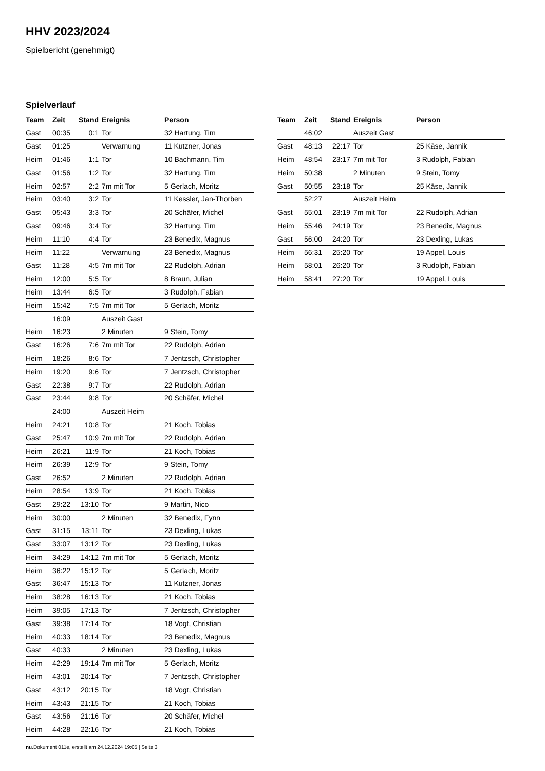HHV 2023/2024
Spielbericht (genehmigt)
Spielverlauf
| Team | Zeit | Stand | Ereignis | Person |
| --- | --- | --- | --- | --- |
| Gast | 00:35 | 0:1 | Tor | 32 Hartung, Tim |
| Gast | 01:25 | | Verwarnung | 11 Kutzner, Jonas |
| Heim | 01:46 | 1:1 | Tor | 10 Bachmann, Tim |
| Gast | 01:56 | 1:2 | Tor | 32 Hartung, Tim |
| Heim | 02:57 | 2:2 | 7m mit Tor | 5 Gerlach, Moritz |
| Heim | 03:40 | 3:2 | Tor | 11 Kessler, Jan-Thorben |
| Gast | 05:43 | 3:3 | Tor | 20 Schäfer, Michel |
| Gast | 09:46 | 3:4 | Tor | 32 Hartung, Tim |
| Heim | 11:10 | 4:4 | Tor | 23 Benedix, Magnus |
| Heim | 11:22 | | Verwarnung | 23 Benedix, Magnus |
| Gast | 11:28 | 4:5 | 7m mit Tor | 22 Rudolph, Adrian |
| Heim | 12:00 | 5:5 | Tor | 8 Braun, Julian |
| Heim | 13:44 | 6:5 | Tor | 3 Rudolph, Fabian |
| Heim | 15:42 | 7:5 | 7m mit Tor | 5 Gerlach, Moritz |
| | 16:09 | | Auszeit Gast | |
| Heim | 16:23 | | 2 Minuten | 9 Stein, Tomy |
| Gast | 16:26 | 7:6 | 7m mit Tor | 22 Rudolph, Adrian |
| Heim | 18:26 | 8:6 | Tor | 7 Jentzsch, Christopher |
| Heim | 19:20 | 9:6 | Tor | 7 Jentzsch, Christopher |
| Gast | 22:38 | 9:7 | Tor | 22 Rudolph, Adrian |
| Gast | 23:44 | 9:8 | Tor | 20 Schäfer, Michel |
| | 24:00 | | Auszeit Heim | |
| Heim | 24:21 | 10:8 | Tor | 21 Koch, Tobias |
| Gast | 25:47 | 10:9 | 7m mit Tor | 22 Rudolph, Adrian |
| Heim | 26:21 | 11:9 | Tor | 21 Koch, Tobias |
| Heim | 26:39 | 12:9 | Tor | 9 Stein, Tomy |
| Gast | 26:52 | | 2 Minuten | 22 Rudolph, Adrian |
| Heim | 28:54 | 13:9 | Tor | 21 Koch, Tobias |
| Gast | 29:22 | 13:10 | Tor | 9 Martin, Nico |
| Heim | 30:00 | | 2 Minuten | 32 Benedix, Fynn |
| Gast | 31:15 | 13:11 | Tor | 23 Dexling, Lukas |
| Gast | 33:07 | 13:12 | Tor | 23 Dexling, Lukas |
| Heim | 34:29 | 14:12 | 7m mit Tor | 5 Gerlach, Moritz |
| Heim | 36:22 | 15:12 | Tor | 5 Gerlach, Moritz |
| Gast | 36:47 | 15:13 | Tor | 11 Kutzner, Jonas |
| Heim | 38:28 | 16:13 | Tor | 21 Koch, Tobias |
| Heim | 39:05 | 17:13 | Tor | 7 Jentzsch, Christopher |
| Gast | 39:38 | 17:14 | Tor | 18 Vogt, Christian |
| Heim | 40:33 | 18:14 | Tor | 23 Benedix, Magnus |
| Gast | 40:33 | | 2 Minuten | 23 Dexling, Lukas |
| Heim | 42:29 | 19:14 | 7m mit Tor | 5 Gerlach, Moritz |
| Heim | 43:01 | 20:14 | Tor | 7 Jentzsch, Christopher |
| Gast | 43:12 | 20:15 | Tor | 18 Vogt, Christian |
| Heim | 43:43 | 21:15 | Tor | 21 Koch, Tobias |
| Gast | 43:56 | 21:16 | Tor | 20 Schäfer, Michel |
| Heim | 44:28 | 22:16 | Tor | 21 Koch, Tobias |
| Team | Zeit | Stand | Ereignis | Person |
| --- | --- | --- | --- | --- |
| | 46:02 | | Auszeit Gast | |
| Gast | 48:13 | 22:17 | Tor | 25 Käse, Jannik |
| Heim | 48:54 | 23:17 | 7m mit Tor | 3 Rudolph, Fabian |
| Heim | 50:38 | | 2 Minuten | 9 Stein, Tomy |
| Gast | 50:55 | 23:18 | Tor | 25 Käse, Jannik |
| | 52:27 | | Auszeit Heim | |
| Gast | 55:01 | 23:19 | 7m mit Tor | 22 Rudolph, Adrian |
| Heim | 55:46 | 24:19 | Tor | 23 Benedix, Magnus |
| Gast | 56:00 | 24:20 | Tor | 23 Dexling, Lukas |
| Heim | 56:31 | 25:20 | Tor | 19 Appel, Louis |
| Heim | 58:01 | 26:20 | Tor | 3 Rudolph, Fabian |
| Heim | 58:41 | 27:20 | Tor | 19 Appel, Louis |
nu.Dokument 011e, erstellt am 24.12.2024 19:05 | Seite 3